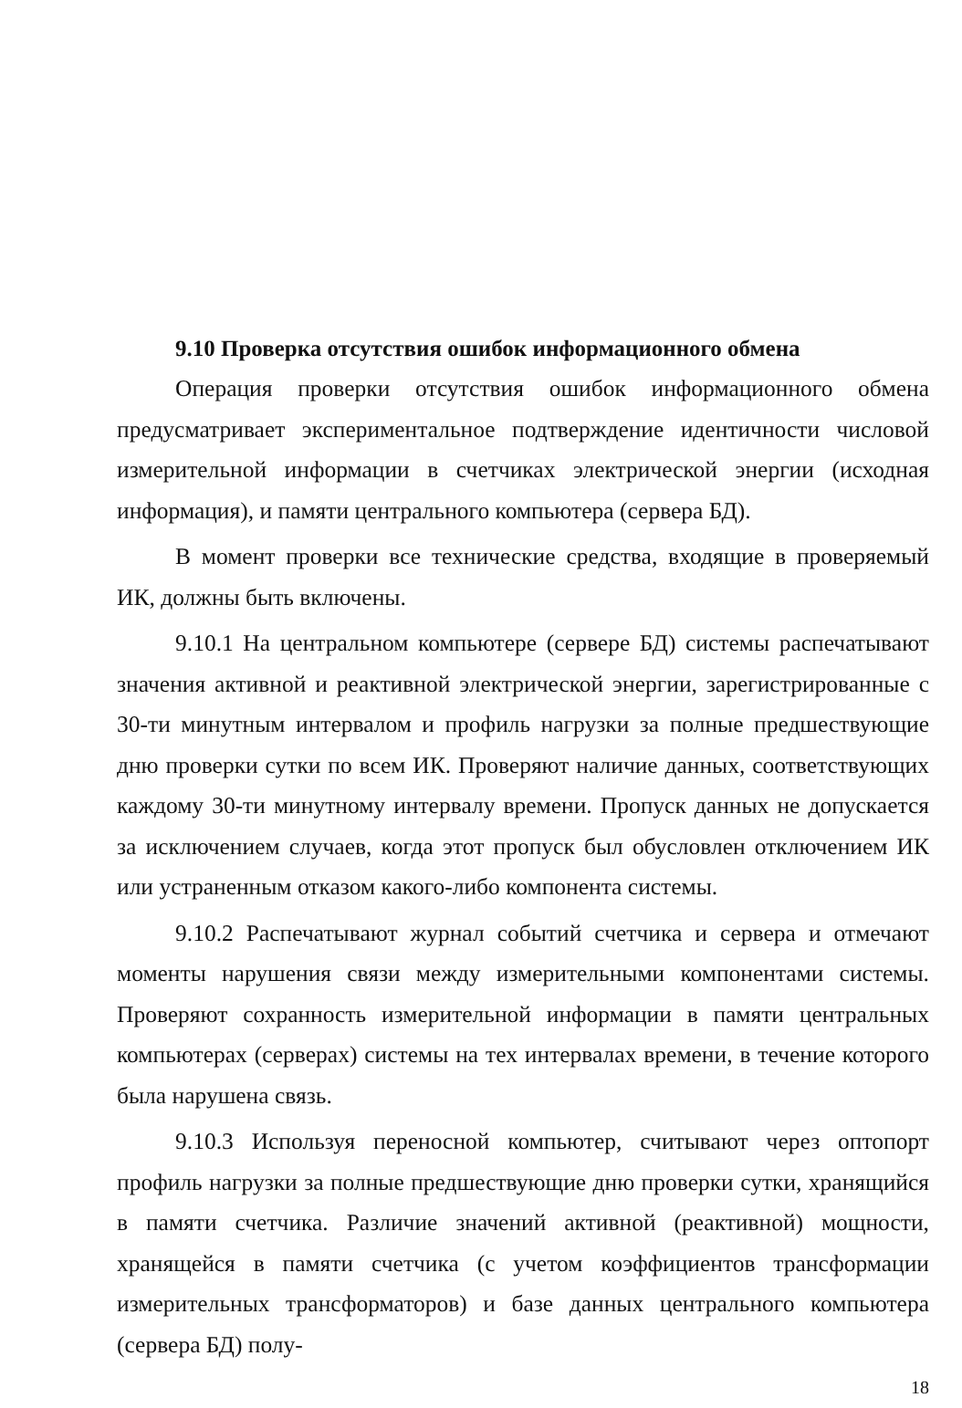9.10 Проверка отсутствия ошибок информационного обмена
Операция проверки отсутствия ошибок информационного обмена предусматривает экспериментальное подтверждение идентичности числовой измерительной информации в счетчиках электрической энергии (исходная информация), и памяти центрального компьютера (сервера БД).
В момент проверки все технические средства, входящие в проверяемый ИК, должны быть включены.
9.10.1 На центральном компьютере (сервере БД) системы распечатывают значения активной и реактивной электрической энергии, зарегистрированные с 30-ти минутным интервалом и профиль нагрузки за полные предшествующие дню проверки сутки по всем ИК. Проверяют наличие данных, соответствующих каждому 30-ти минутному интервалу времени. Пропуск данных не допускается за исключением случаев, когда этот пропуск был обусловлен отключением ИК или устраненным отказом какого-либо компонента системы.
9.10.2 Распечатывают журнал событий счетчика и сервера и отмечают моменты нарушения связи между измерительными компонентами системы. Проверяют сохранность измерительной информации в памяти центральных компьютерах (серверах) системы на тех интервалах времени, в течение которого была нарушена связь.
9.10.3 Используя переносной компьютер, считывают через оптопорт профиль нагрузки за полные предшествующие дню проверки сутки, хранящийся в памяти счетчика. Различие значений активной (реактивной) мощности, хранящейся в памяти счетчика (с учетом коэффициентов трансформации измерительных трансформаторов) и базе данных центрального компьютера (сервера БД) полу-
18